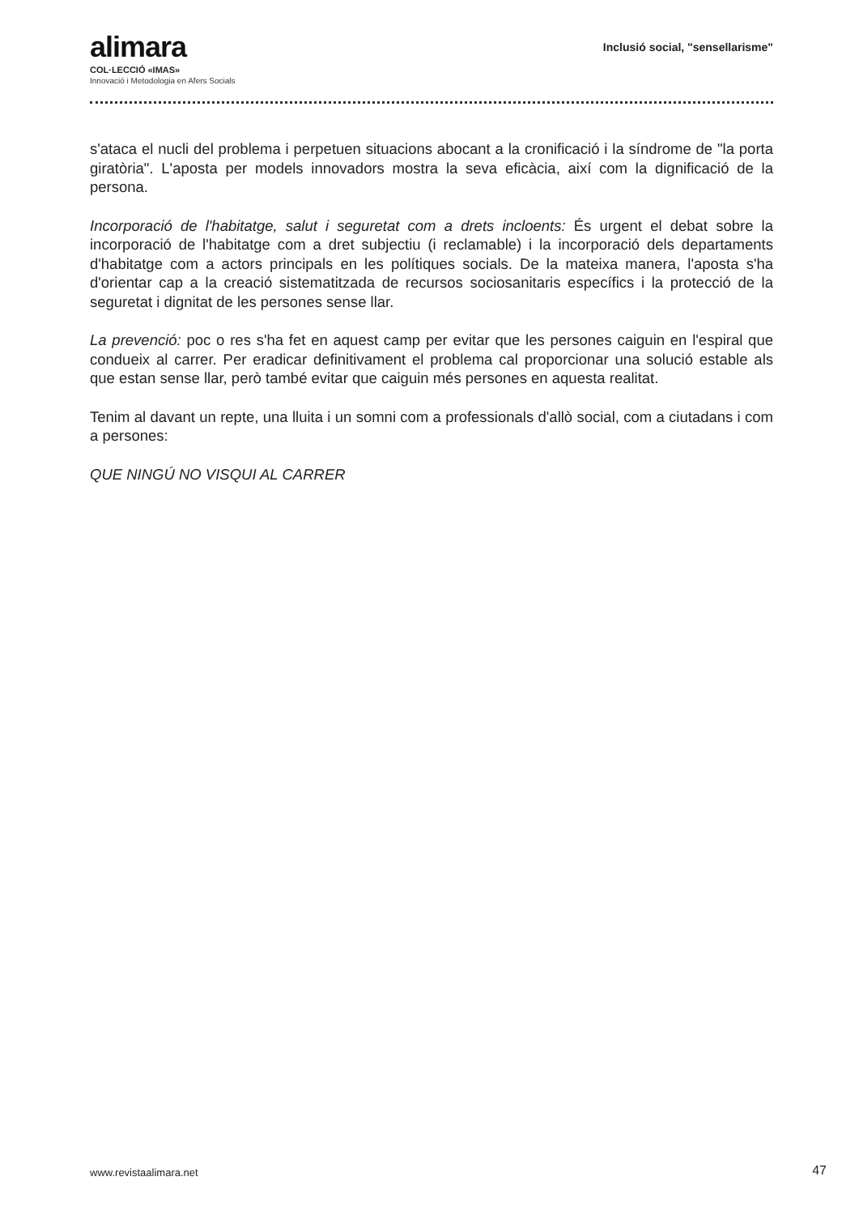alimara
COL·LECCIÓ «IMAS»
Innovació i Metodologia en Afers Socials
Inclusió social, "sensellarisme"
s'ataca el nucli del problema i perpetuen situacions abocant a la cronificació i la síndrome de "la porta giratòria". L'aposta per models innovadors mostra la seva eficàcia, així com la dignificació de la persona.
Incorporació de l'habitatge, salut i seguretat com a drets incloents: És urgent el debat sobre la incorporació de l'habitatge com a dret subjectiu (i reclamable) i la incorporació dels departaments d'habitatge com a actors principals en les polítiques socials. De la mateixa manera, l'aposta s'ha d'orientar cap a la creació sistematitzada de recursos sociosanitaris específics i la protecció de la seguretat i dignitat de les persones sense llar.
La prevenció: poc o res s'ha fet en aquest camp per evitar que les persones caiguin en l'espiral que condueix al carrer. Per eradicar definitivament el problema cal proporcionar una solució estable als que estan sense llar, però també evitar que caiguin més persones en aquesta realitat.
Tenim al davant un repte, una lluita i un somni com a professionals d'allò social, com a ciutadans i com a persones:
QUE NINGÚ NO VISQUI AL CARRER
www.revistaalimara.net 47